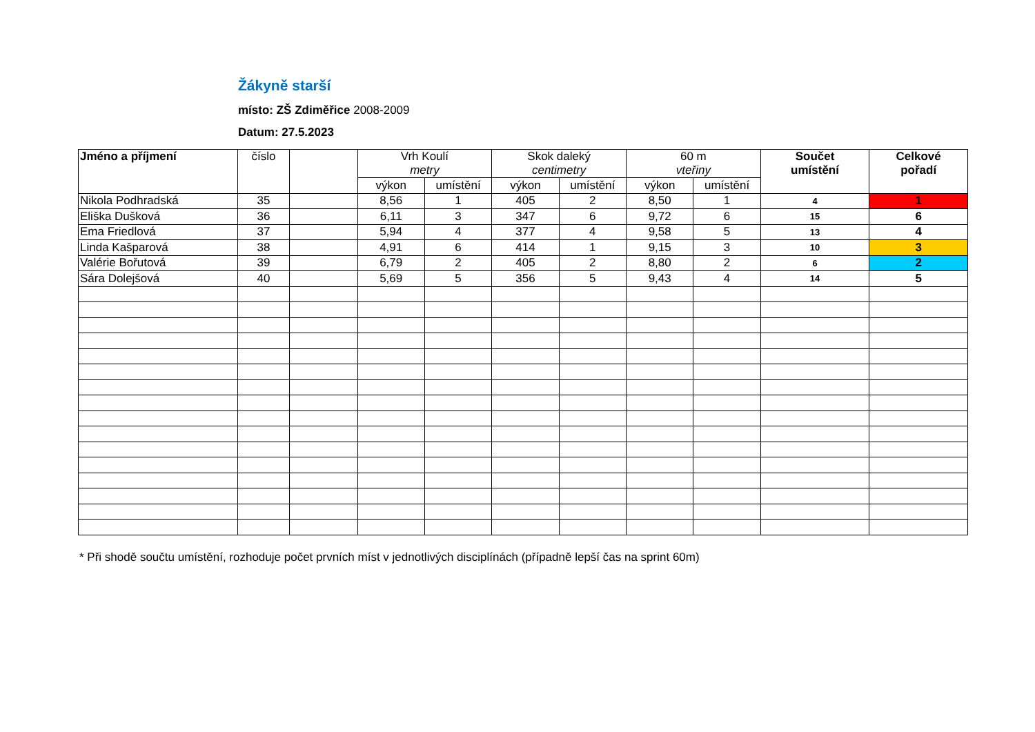Žákyně starší
místo: ZŠ Zdiměřice 2008-2009
Datum: 27.5.2023
| Jméno a příjmení | číslo | | Vrh Koulí metry | | Skok daleký centimetry | | 60 m vteřiny | | Součet umístění | Celkové pořadí |
| --- | --- | --- | --- | --- | --- | --- | --- | --- | --- | --- |
| | | | výkon | umístění | výkon | umístění | výkon | umístění | | |
| Nikola Podhradská | 35 | | 8,56 | 1 | 405 | 2 | 8,50 | 1 | 4 | 1 |
| Eliška Dušková | 36 | | 6,11 | 3 | 347 | 6 | 9,72 | 6 | 15 | 6 |
| Ema Friedlová | 37 | | 5,94 | 4 | 377 | 4 | 9,58 | 5 | 13 | 4 |
| Linda Kašparová | 38 | | 4,91 | 6 | 414 | 1 | 9,15 | 3 | 10 | 3 |
| Valérie Bořutová | 39 | | 6,79 | 2 | 405 | 2 | 8,80 | 2 | 6 | 2 |
| Sára Dolejšová | 40 | | 5,69 | 5 | 356 | 5 | 9,43 | 4 | 14 | 5 |
* Při shodě součtu umístění, rozhoduje počet prvních míst v jednotlivých disciplínách (případně lepší čas na sprint 60m)